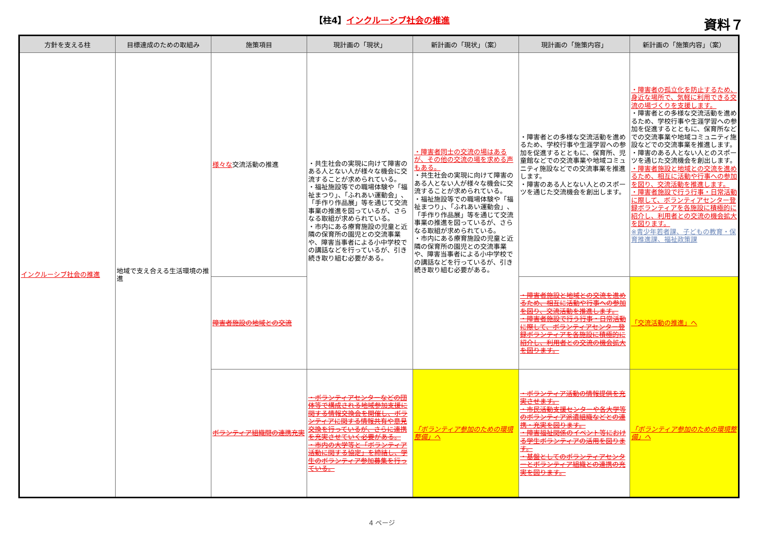【柱4】インクルーシブ社会の推進
資料７
| 方針を支える柱 | 目標達成のための取組み | 施策項目 | 現計画の「現状」 | 新計画の「現状」（案） | 現計画の「施策内容」 | 新計画の「施策内容」（案） |
| --- | --- | --- | --- | --- | --- | --- |
| インクルーシブ社会の推進 | 地域で支え合える生活環境の推進 | 様々な 交流活動の推進 | ・共生社会の実現に向けて障害のある人とない人が様々な機会に交流することが求められている。 ・福祉施設等での職場体験や「福祉まつり」、「ふれあい運動会」、「手作り作品展」等を通じて交流事業の推進を図っているが、さらなる取組が求められている。 ・市内にある療育施設の児童と近隣の保育所の園児との交流事業や、障害当事者による小中学校での講話などを行っているが、引き続き取り組む必要がある。 | ・障害者同士の交流の場はあるが、その他の交流の場を求める声もある。 ・共生社会の実現に向けて障害のある人とない人が様々な機会に交流することが求められている。 ・福祉施設等での職場体験や「福祉まつり」、「ふれあい運動会」、「手作り作品展」等を通じて交流事業の推進を図っているが、さらなる取組が求められている。 ・市内にある療育施設の児童と近隣の保育所の園児との交流事業や、障害当事者による小中学校での講話などを行っているが、引き続き取り組む必要がある。 | ・障害者との多様な交流活動を進めるため、学校行事や生涯学習への参加を促進するとともに、保育所、児童館などでの交流事業や地域コミュニティ施設などでの交流事業を推進します。 ・障害のある人とない人とのスポーツを通じた交流機会を創出します。 | ・障害者の孤立化を防止するため、身近な場所で、気軽に利用できる交流の場づくりを支援します。 ・障害者との多様な交流活動を進めるため、学校行事や生涯学習への参加を促進するとともに、保育所などでの交流事業や地域コミュニティ施設などでの交流事業を推進します。 ・障害のある人とない人とのスポーツを通じた交流機会を創出します。 ・障害者施設と地域との交流を進めるため、相互に活動や行事への参加を図り、交流活動を推進します。 ・障害者施設で行う行事・日常活動に際して、ボランティアセンター登録ボランティアを各施設に積極的に紹介し、利用者との交流の機会拡大を図ります。 ※青少年若者課、子どもの教育・保育推進課、福祉政策課 |
| | | 障害者施設の地域との交流 | | | ・障害者施設と地域との交流を進めるため、相互に活動や行事への参加を図り、交流活動を推進します。 ・障害者施設で行う行事・日常活動に際して、ボランティアセンター登録ボランティアを各施設に積極的に紹介し、利用者との交流の機会拡大を図ります。 | 「交流活動の推進」へ |
| | | ボランティア組織間の連携充実 | ・ボランティアセンターなどの団体等で構成される地域参加支援に関する情報交換会を開催し、ボランティアに関する情報共有や意見交換を行っているが、さらに連携を充実させていく必要がある。 ・市内の大学等と「ボランティア活動に関する協定」を締結し、学生のボランティア参加募集を行っている。 | 「ボランティア参加のための環境整備」へ | ・ボランティア活動の情報提供を充実させます。 ・市民活動支援センターや各大学等のボランティア派遣組織などとの連携・充実を図ります。 ・障害福祉関係のイベント等における学生ボランティアの活用を図ります。 ・基盤としてのボランティアセンターとボランティア組織との連携の充実を図ります。 | 「ボランティア参加のための環境整備」へ |
4 ページ